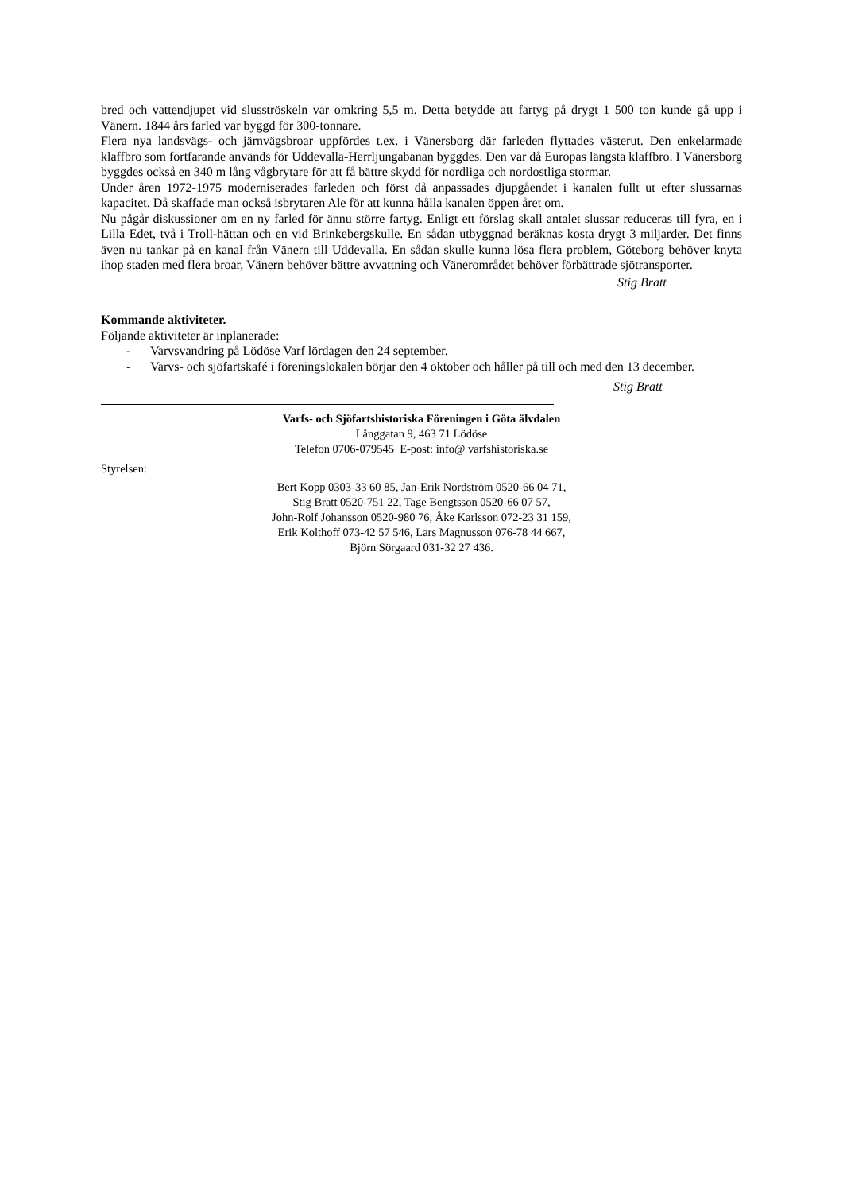bred och vattendjupet vid slusströskeln var omkring 5,5 m. Detta betydde att fartyg på drygt 1 500 ton kunde gå upp i Vänern. 1844 års farled var byggd för 300-tonnare.
Flera nya landsvägs- och järnvägsbroar uppfördes t.ex. i Vänersborg där farleden flyttades västerut. Den enkelarmade klaffbro som fortfarande används för Uddevalla-Herrljungabanan byggdes. Den var då Europas längsta klaffbro. I Vänersborg byggdes också en 340 m lång vågbrytare för att få bättre skydd för nordliga och nordostliga stormar.
Under åren 1972-1975 moderniserades farleden och först då anpassades djupgåendet i kanalen fullt ut efter slussarnas kapacitet. Då skaffade man också isbrytaren Ale för att kunna hålla kanalen öppen året om.
Nu pågår diskussioner om en ny farled för ännu större fartyg. Enligt ett förslag skall antalet slussar reduceras till fyra, en i Lilla Edet, två i Troll-hättan och en vid Brinkebergskulle. En sådan utbyggnad beräknas kosta drygt 3 miljarder. Det finns även nu tankar på en kanal från Vänern till Uddevalla. En sådan skulle kunna lösa flera problem, Göteborg behöver knyta ihop staden med flera broar, Vänern behöver bättre avvattning och Vänerområdet behöver förbättrade sjötransporter.
Stig Bratt
Kommande aktiviteter.
Följande aktiviteter är inplanerade:
- Varvsvandring på Lödöse Varf lördagen den 24 september.
- Varvs- och sjöfartskafé i föreningslokalen börjar den 4 oktober och håller på till och med den 13 december.
Stig Bratt
Varfs- och Sjöfartshistoriska Föreningen i Göta älvdalen
Långgatan 9, 463 71 Lödöse
Telefon 0706-079545 E-post: info@ varfshistoriska.se
Styrelsen:
Bert Kopp 0303-33 60 85, Jan-Erik Nordström 0520-66 04 71,
Stig Bratt 0520-751 22, Tage Bengtsson 0520-66 07 57,
John-Rolf Johansson 0520-980 76, Åke Karlsson 072-23 31 159,
Erik Kolthoff 073-42 57 546, Lars Magnusson 076-78 44 667,
Björn Sörgaard 031-32 27 436.